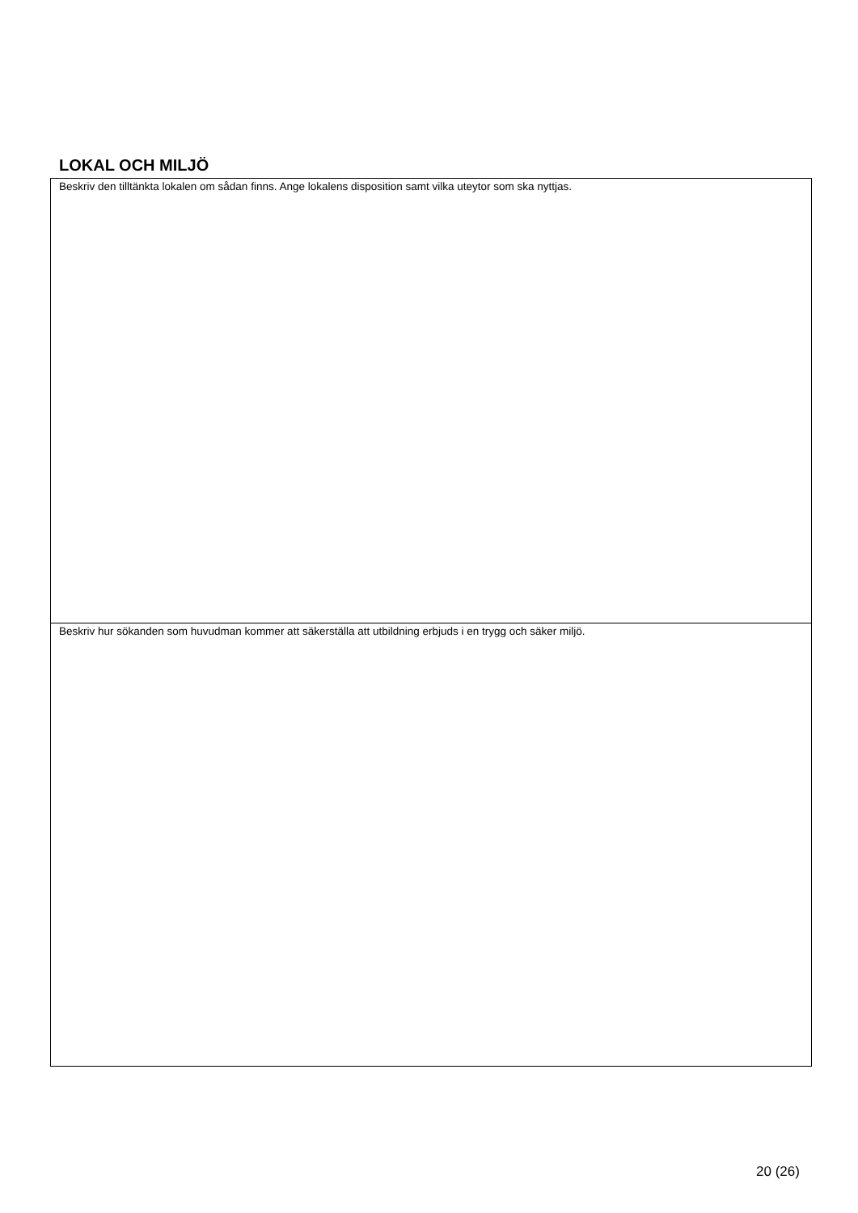LOKAL OCH MILJÖ
Beskriv den tilltänkta lokalen om sådan finns. Ange lokalens disposition samt vilka uteytor som ska nyttjas.
Beskriv hur sökanden som huvudman kommer att säkerställa att utbildning erbjuds i en trygg och säker miljö.
20 (26)